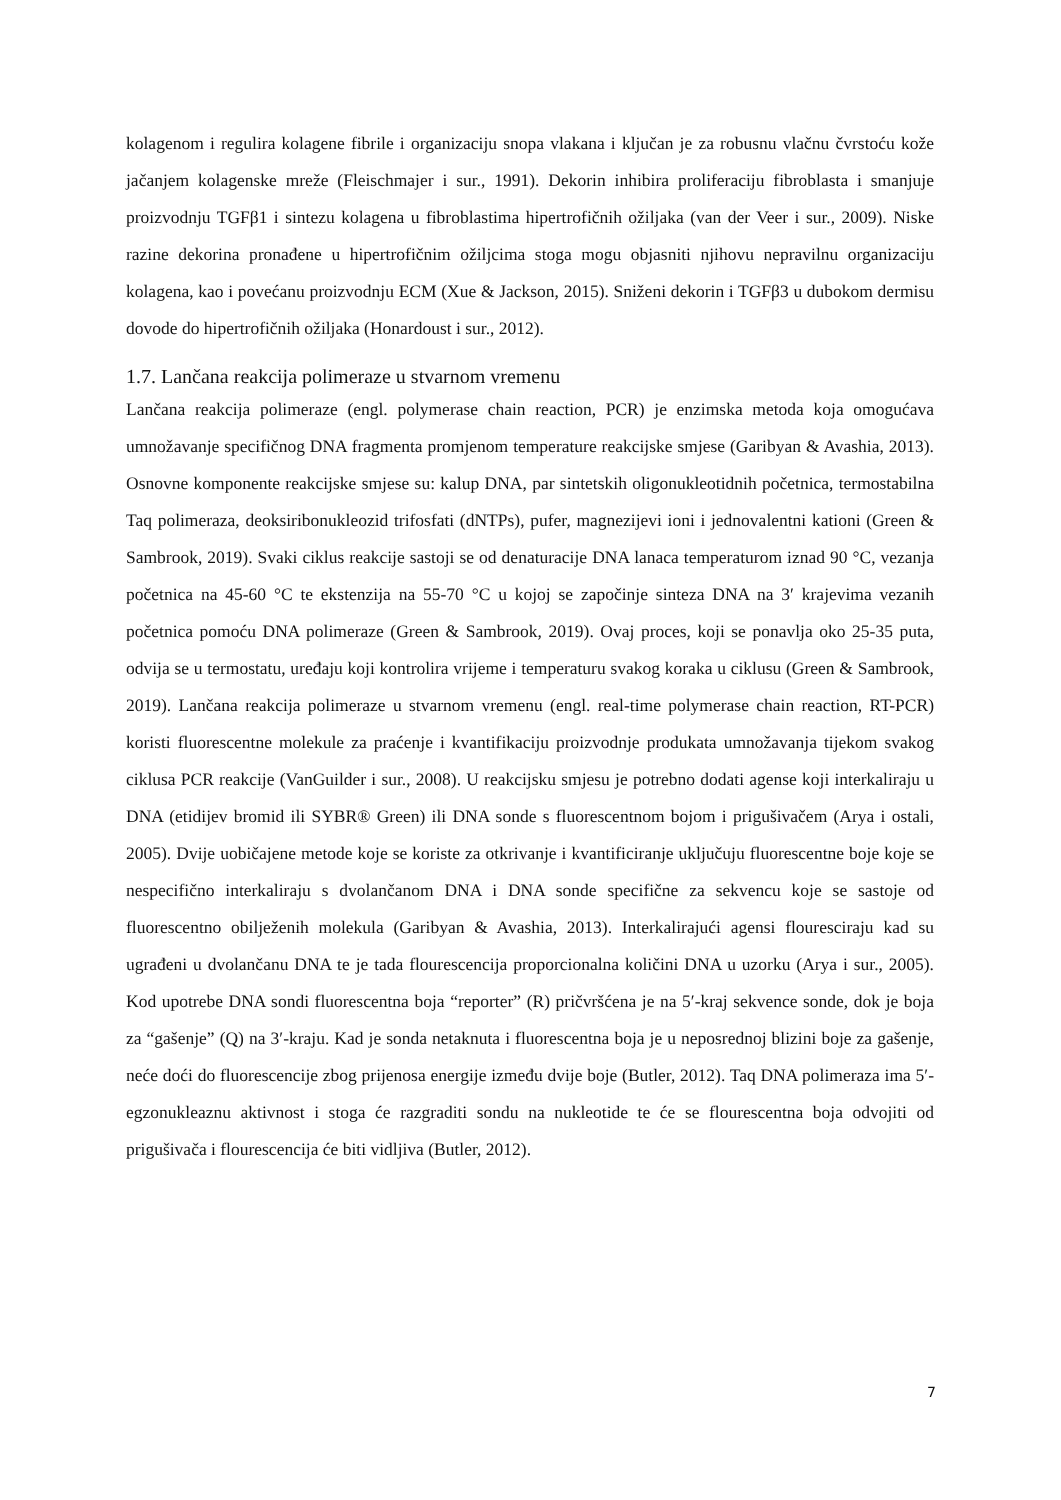kolagenom i regulira kolagene fibrile i organizaciju snopa vlakana i ključan je za robusnu vlačnu čvrstoću kože jačanjem kolagenske mreže (Fleischmajer i sur., 1991). Dekorin inhibira proliferaciju fibroblasta i smanjuje proizvodnju TGFβ1 i sintezu kolagena u fibroblastima hipertrofičnih ožiljaka (van der Veer i sur., 2009). Niske razine dekorina pronađene u hipertrofičnim ožiljcima stoga mogu objasniti njihovu nepravilnu organizaciju kolagena, kao i povećanu proizvodnju ECM (Xue & Jackson, 2015). Sniženi dekorin i TGFβ3 u dubokom dermisu dovode do hipertrofičnih ožiljaka (Honardoust i sur., 2012).
1.7. Lančana reakcija polimeraze u stvarnom vremenu
Lančana reakcija polimeraze (engl. polymerase chain reaction, PCR) je enzimska metoda koja omogućava umnožavanje specifičnog DNA fragmenta promjenom temperature reakcijske smjese (Garibyan & Avashia, 2013). Osnovne komponente reakcijske smjese su: kalup DNA, par sintetskih oligonukleotidnih početnica, termostabilna Taq polimeraza, deoksiribonukleozid trifosfati (dNTPs), pufer, magnezijevi ioni i jednovalentni kationi (Green & Sambrook, 2019). Svaki ciklus reakcije sastoji se od denaturacije DNA lanaca temperaturom iznad 90 °C, vezanja početnica na 45-60 °C te ekstenzija na 55-70 °C u kojoj se započinje sinteza DNA na 3′ krajevima vezanih početnica pomoću DNA polimeraze (Green & Sambrook, 2019). Ovaj proces, koji se ponavlja oko 25-35 puta, odvija se u termostatu, uređaju koji kontrolira vrijeme i temperaturu svakog koraka u ciklusu (Green & Sambrook, 2019). Lančana reakcija polimeraze u stvarnom vremenu (engl. real-time polymerase chain reaction, RT-PCR) koristi fluorescentne molekule za praćenje i kvantifikaciju proizvodnje produkata umnožavanja tijekom svakog ciklusa PCR reakcije (VanGuilder i sur., 2008). U reakcijsku smjesu je potrebno dodati agense koji interkaliraju u DNA (etidijev bromid ili SYBR® Green) ili DNA sonde s fluorescentnom bojom i prigušivačem (Arya i ostali, 2005). Dvije uobičajene metode koje se koriste za otkrivanje i kvantificiranje uključuju fluorescentne boje koje se nespecifično interkaliraju s dvolančanom DNA i DNA sonde specifične za sekvencu koje se sastoje od fluorescentno obilježenih molekula (Garibyan & Avashia, 2013). Interkalirajući agensi flouresciraju kad su ugrađeni u dvolančanu DNA te je tada flourescencija proporcionalna količini DNA u uzorku (Arya i sur., 2005). Kod upotrebe DNA sondi fluorescentna boja “reporter” (R) pričvršćena je na 5′-kraj sekvence sonde, dok je boja za “gašenje” (Q) na 3′-kraju. Kad je sonda netaknuta i fluorescentna boja je u neposrednoj blizini boje za gašenje, neće doći do fluorescencije zbog prijenosa energije između dvije boje (Butler, 2012). Taq DNA polimeraza ima 5′-egzonukleaznu aktivnost i stoga će razgraditi sondu na nukleotide te će se flourescentna boja odvojiti od prigušivača i flourescencija će biti vidljiva (Butler, 2012).
7